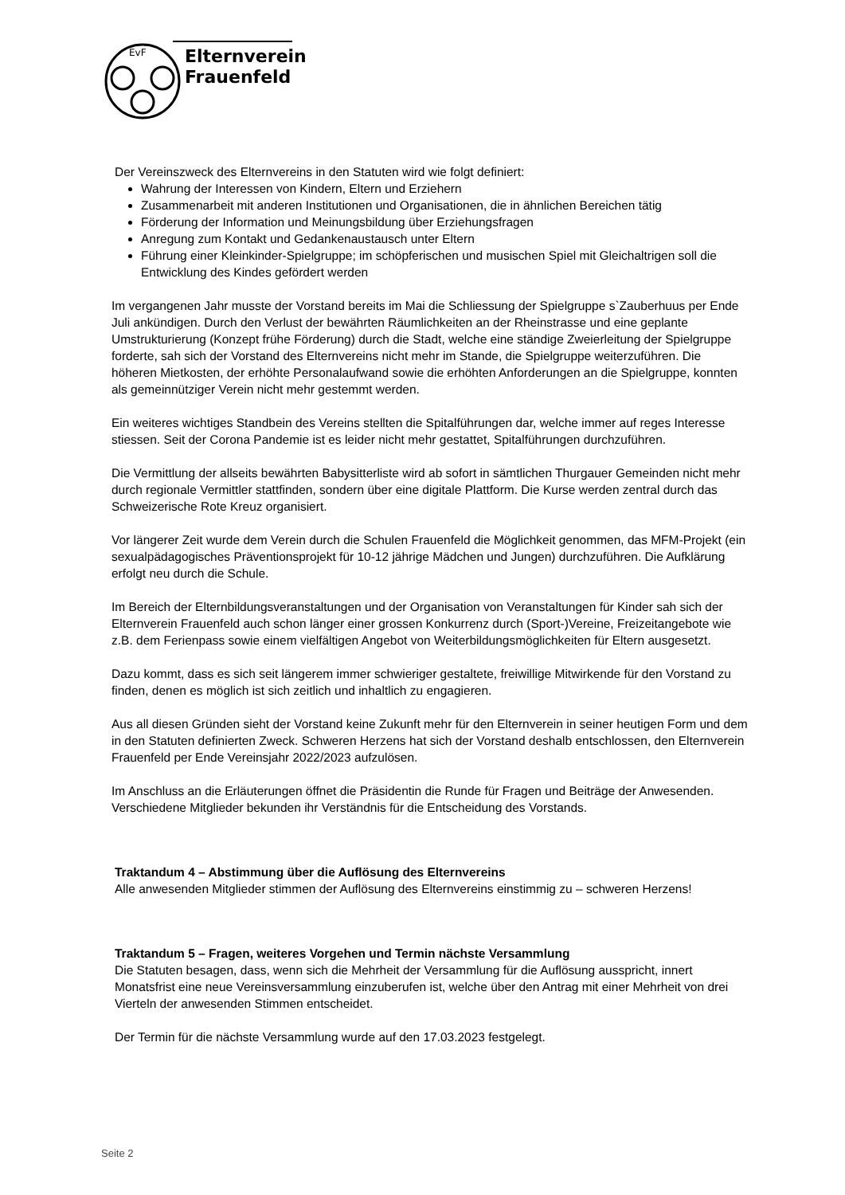EvF
Elternverein
Frauenfeld
Der Vereinszweck des Elternvereins in den Statuten wird wie folgt definiert:
Wahrung der Interessen von Kindern, Eltern und Erziehern
Zusammenarbeit mit anderen Institutionen und Organisationen, die in ähnlichen Bereichen tätig
Förderung der Information und Meinungsbildung über Erziehungsfragen
Anregung zum Kontakt und Gedankenaustausch unter Eltern
Führung einer Kleinkinder-Spielgruppe; im schöpferischen und musischen Spiel mit Gleichaltrigen soll die Entwicklung des Kindes gefördert werden
Im vergangenen Jahr musste der Vorstand bereits im Mai die Schliessung der Spielgruppe s`Zauberhuus per Ende Juli ankündigen. Durch den Verlust der bewährten Räumlichkeiten an der Rheinstrasse und eine geplante Umstrukturierung (Konzept frühe Förderung) durch die Stadt, welche eine ständige Zweierleitung der Spielgruppe forderte, sah sich der Vorstand des Elternvereins nicht mehr im Stande, die Spielgruppe weiterzuführen. Die höheren Mietkosten, der erhöhte Personalaufwand sowie die erhöhten Anforderungen an die Spielgruppe, konnten als gemeinnütziger Verein nicht mehr gestemmt werden.
Ein weiteres wichtiges Standbein des Vereins stellten die Spitalführungen dar, welche immer auf reges Interesse stiessen. Seit der Corona Pandemie ist es leider nicht mehr gestattet, Spitalführungen durchzuführen.
Die Vermittlung der allseits bewährten Babysitterliste wird ab sofort in sämtlichen Thurgauer Gemeinden nicht mehr durch regionale Vermittler stattfinden, sondern über eine digitale Plattform. Die Kurse werden zentral durch das Schweizerische Rote Kreuz organisiert.
Vor längerer Zeit wurde dem Verein durch die Schulen Frauenfeld die Möglichkeit genommen, das MFM-Projekt (ein sexualpädagogisches Präventionsprojekt für 10-12 jährige Mädchen und Jungen) durchzuführen. Die Aufklärung erfolgt neu durch die Schule.
Im Bereich der Elternbildungsveranstaltungen und der Organisation von Veranstaltungen für Kinder sah sich der Elternverein Frauenfeld auch schon länger einer grossen Konkurrenz durch (Sport-)Vereine, Freizeitangebote wie z.B. dem Ferienpass sowie einem vielfältigen Angebot von Weiterbildungsmöglichkeiten für Eltern ausgesetzt.
Dazu kommt, dass es sich seit längerem immer schwieriger gestaltete, freiwillige Mitwirkende für den Vorstand zu finden, denen es möglich ist sich zeitlich und inhaltlich zu engagieren.
Aus all diesen Gründen sieht der Vorstand keine Zukunft mehr für den Elternverein in seiner heutigen Form und dem in den Statuten definierten Zweck. Schweren Herzens hat sich der Vorstand deshalb entschlossen, den Elternverein Frauenfeld per Ende Vereinsjahr 2022/2023 aufzulösen.
Im Anschluss an die Erläuterungen öffnet die Präsidentin die Runde für Fragen und Beiträge der Anwesenden. Verschiedene Mitglieder bekunden ihr Verständnis für die Entscheidung des Vorstands.
Traktandum 4 – Abstimmung über die Auflösung des Elternvereins
Alle anwesenden Mitglieder stimmen der Auflösung des Elternvereins einstimmig zu – schweren Herzens!
Traktandum 5 – Fragen, weiteres Vorgehen und Termin nächste Versammlung
Die Statuten besagen, dass, wenn sich die Mehrheit der Versammlung für die Auflösung ausspricht, innert Monatsfrist eine neue Vereinsversammlung einzuberufen ist, welche über den Antrag mit einer Mehrheit von drei Vierteln der anwesenden Stimmen entscheidet.
Der Termin für die nächste Versammlung wurde auf den 17.03.2023 festgelegt.
Seite 2